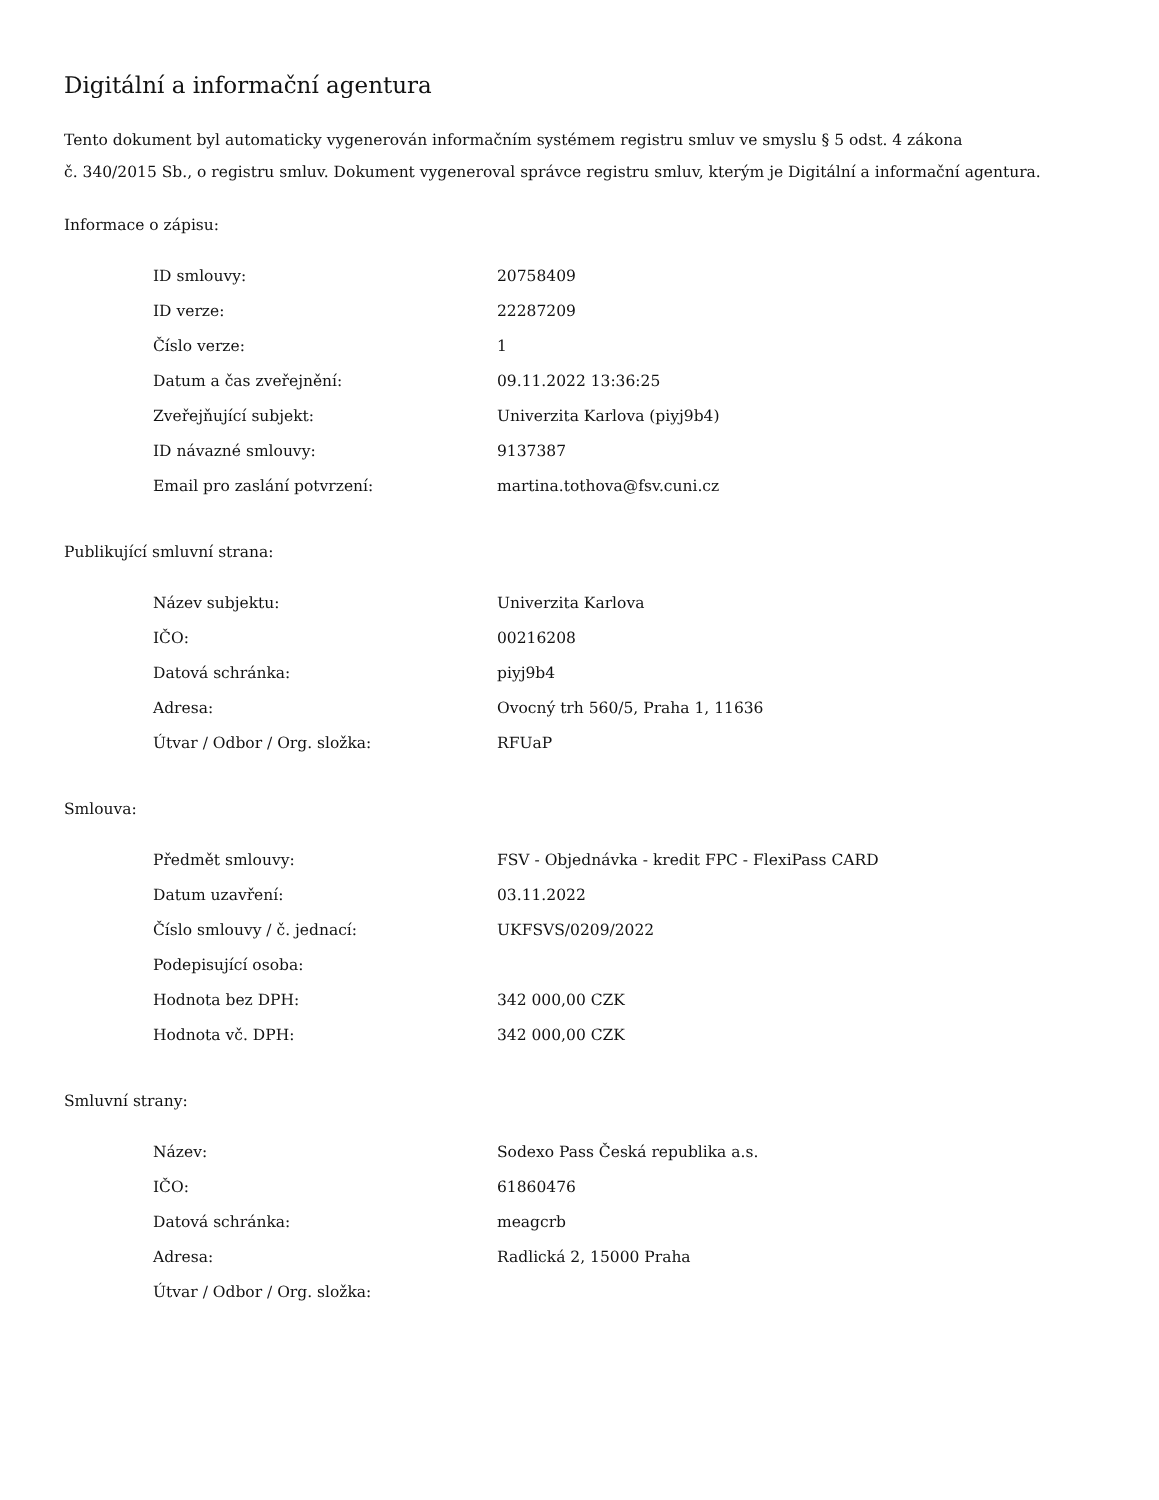Digitální a informační agentura
Tento dokument byl automaticky vygenerován informačním systémem registru smluv ve smyslu § 5 odst. 4 zákona
č. 340/2015 Sb., o registru smluv. Dokument vygeneroval správce registru smluv, kterým je Digitální a informační agentura.
Informace o zápisu:
| ID smlouvy: | 20758409 |
| ID verze: | 22287209 |
| Číslo verze: | 1 |
| Datum a čas zveřejnění: | 09.11.2022 13:36:25 |
| Zveřejňující subjekt: | Univerzita Karlova (piyj9b4) |
| ID návazné smlouvy: | 9137387 |
| Email pro zaslání potvrzení: | martina.tothova@fsv.cuni.cz |
Publikující smluvní strana:
| Název subjektu: | Univerzita Karlova |
| IČO: | 00216208 |
| Datová schránka: | piyj9b4 |
| Adresa: | Ovocný trh 560/5, Praha 1, 11636 |
| Útvar / Odbor / Org. složka: | RFUaP |
Smlouva:
| Předmět smlouvy: | FSV - Objednávka - kredit FPC - FlexiPass CARD |
| Datum uzavření: | 03.11.2022 |
| Číslo smlouvy / č. jednací: | UKFSVS/0209/2022 |
| Podepisující osoba: | |
| Hodnota bez DPH: | 342 000,00 CZK |
| Hodnota vč. DPH: | 342 000,00 CZK |
Smluvní strany:
| Název: | Sodexo Pass Česká republika a.s. |
| IČO: | 61860476 |
| Datová schránka: | meagcrb |
| Adresa: | Radlická 2, 15000 Praha |
| Útvar / Odbor / Org. složka: | |